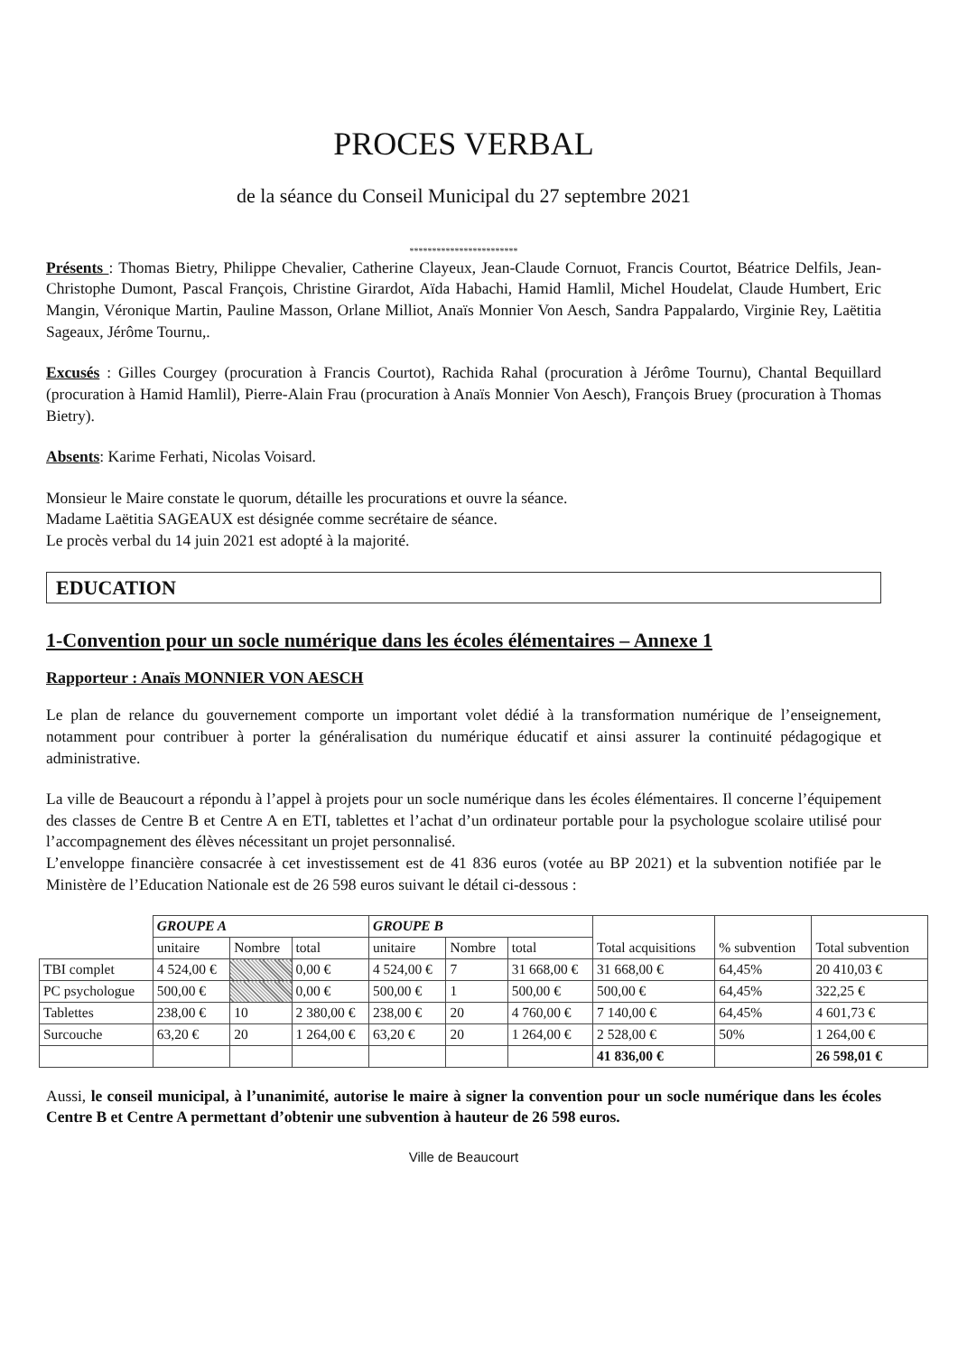PROCES VERBAL
de la séance du Conseil Municipal du 27 septembre 2021
************************
Présents : Thomas Bietry, Philippe Chevalier, Catherine Clayeux, Jean-Claude Cornuot, Francis Courtot, Béatrice Delfils, Jean-Christophe Dumont, Pascal François, Christine Girardot, Aïda Habachi, Hamid Hamlil, Michel Houdelat, Claude Humbert, Eric Mangin, Véronique Martin, Pauline Masson, Orlane Milliot, Anaïs Monnier Von Aesch, Sandra Pappalardo, Virginie Rey, Laëtitia Sageaux, Jérôme Tournu,.
Excusés : Gilles Courgey (procuration à Francis Courtot), Rachida Rahal (procuration à Jérôme Tournu), Chantal Bequillard (procuration à Hamid Hamlil), Pierre-Alain Frau (procuration à Anaïs Monnier Von Aesch), François Bruey (procuration à Thomas Bietry).
Absents: Karime Ferhati, Nicolas Voisard.
Monsieur le Maire constate le quorum, détaille les procurations et ouvre la séance.
Madame Laëtitia SAGEAUX est désignée comme secrétaire de séance.
Le procès verbal du 14 juin 2021 est adopté à la majorité.
EDUCATION
1-Convention pour un socle numérique dans les écoles élémentaires – Annexe 1
Rapporteur : Anaïs MONNIER VON AESCH
Le plan de relance du gouvernement comporte un important volet dédié à la transformation numérique de l’enseignement, notamment pour contribuer à porter la généralisation du numérique éducatif et ainsi assurer la continuité pédagogique et administrative.
La ville de Beaucourt a répondu à l’appel à projets pour un socle numérique dans les écoles élémentaires. Il concerne l’équipement des classes de Centre B et Centre A en ETI, tablettes et l’achat d’un ordinateur portable pour la psychologue scolaire utilisé pour l’accompagnement des élèves nécessitant un projet personnalisé.
L’enveloppe financière consacrée à cet investissement est de 41 836 euros (votée au BP 2021) et la subvention notifiée par le Ministère de l’Education Nationale est de 26 598 euros suivant le détail ci-dessous :
| | GROUPE A | | | GROUPE B | | | Total acquisitions | % subvention | Total subvention |
| | unitaire | Nombre | total | unitaire | Nombre | total | | | |
| TBI complet | 4 524,00 € | | 0,00 € | 4 524,00 € | 7 | 31 668,00 € | 31 668,00 € | 64,45% | 20 410,03 € |
| PC psychologue | 500,00 € | | 0,00 € | 500,00 € | 1 | 500,00 € | 500,00 € | 64,45% | 322,25 € |
| Tablettes | 238,00 € | 10 | 2 380,00 € | 238,00 € | 20 | 4 760,00 € | 7 140,00 € | 64,45% | 4 601,73 € |
| Surcouche | 63,20 € | 20 | 1 264,00 € | 63,20 € | 20 | 1 264,00 € | 2 528,00 € | 50% | 1 264,00 € |
| | | | | | | | 41 836,00 € | | 26 598,01 € |
Aussi, le conseil municipal, à l’unanimité, autorise le maire à signer la convention pour un socle numérique dans les écoles Centre B et Centre A permettant d’obtenir une subvention à hauteur de 26 598 euros.
Ville de Beaucourt